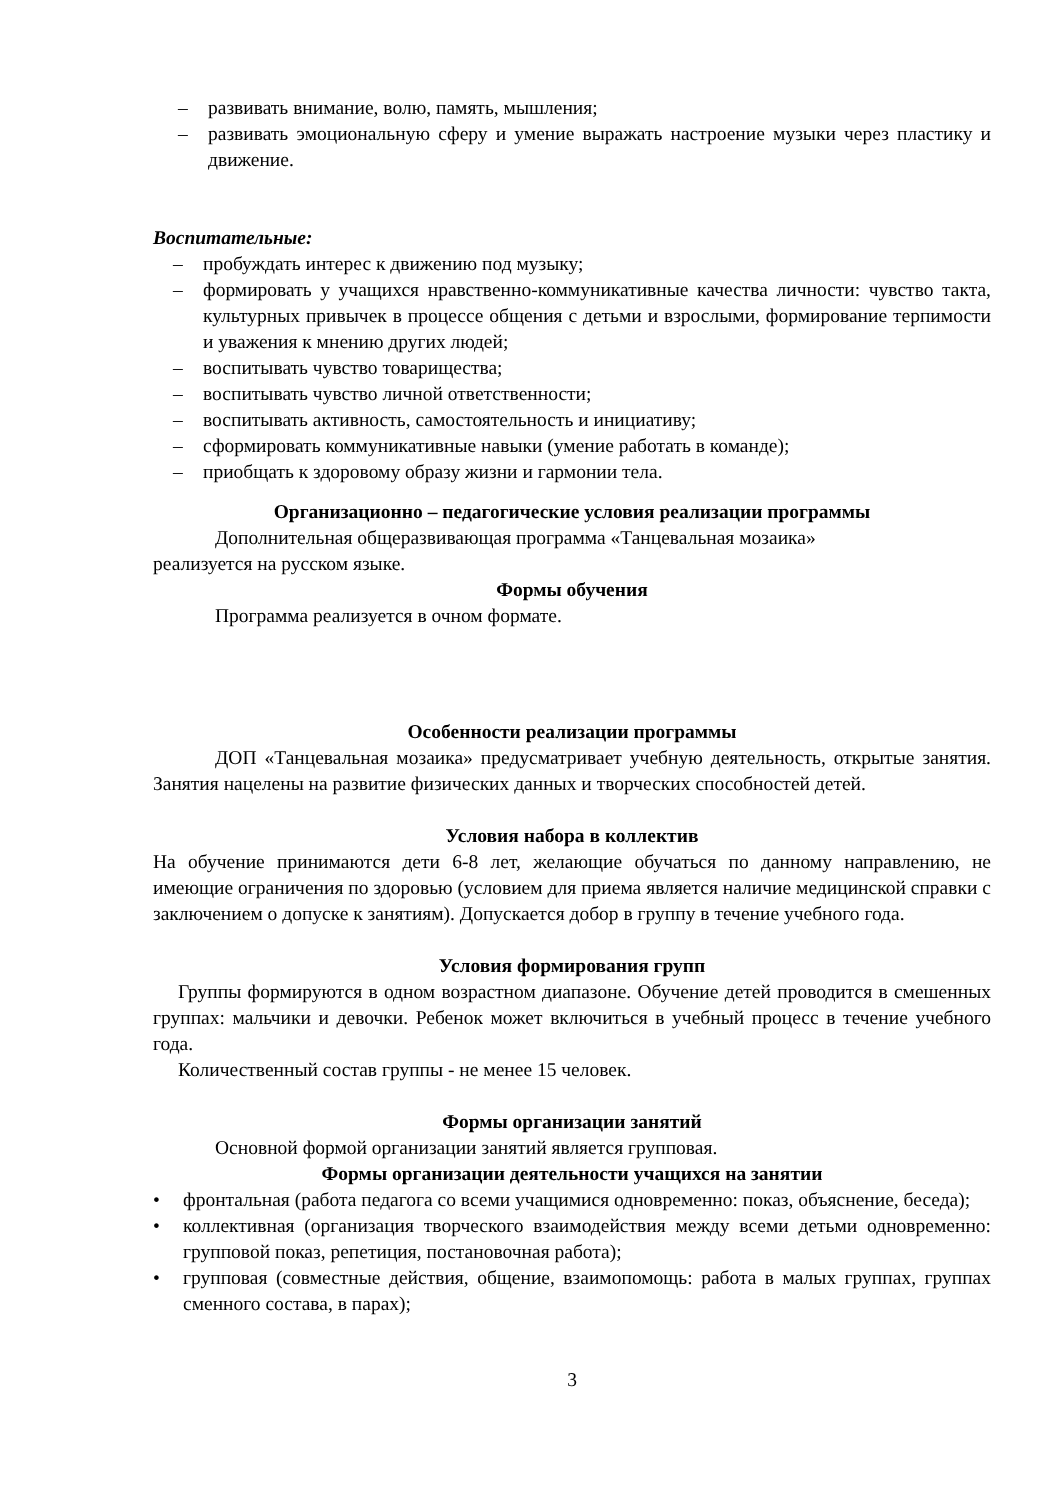– развивать внимание, волю, память, мышления;
– развивать эмоциональную сферу и умение выражать настроение музыки через пластику и движение.
Воспитательные:
– пробуждать интерес к движению под музыку;
– формировать у учащихся нравственно-коммуникативные качества личности: чувство такта, культурных привычек в процессе общения с детьми и взрослыми, формирование терпимости и уважения к мнению других людей;
– воспитывать чувство товарищества;
– воспитывать чувство личной ответственности;
– воспитывать активность, самостоятельность и инициативу;
– сформировать коммуникативные навыки (умение работать в команде);
– приобщать к здоровому образу жизни и гармонии тела.
Организационно – педагогические условия реализации программы
Дополнительная общеразвивающая программа «Танцевальная мозаика»
реализуется на русском языке.
Формы обучения
Программа реализуется в очном формате.
Особенности реализации программы
ДОП «Танцевальная мозаика» предусматривает учебную деятельность, открытые занятия. Занятия нацелены на развитие физических данных и творческих способностей детей.
Условия набора в коллектив
На обучение принимаются дети 6-8 лет, желающие обучаться по данному направлению, не имеющие ограничения по здоровью (условием для приема является наличие медицинской справки с заключением о допуске к занятиям). Допускается добор в группу в течение учебного года.
Условия формирования групп
Группы формируются в одном возрастном диапазоне. Обучение детей проводится в смешенных группах: мальчики и девочки. Ребенок может включиться в учебный процесс в течение учебного года.
Количественный состав группы - не менее 15 человек.
Формы организации занятий
Основной формой организации занятий является групповая.
Формы организации деятельности учащихся на занятии
• фронтальная (работа педагога со всеми учащимися одновременно: показ, объяснение, беседа);
• коллективная (организация творческого взаимодействия между всеми детьми одновременно: групповой показ, репетиция, постановочная работа);
• групповая (совместные действия, общение, взаимопомощь: работа в малых группах, группах сменного состава, в парах);
3